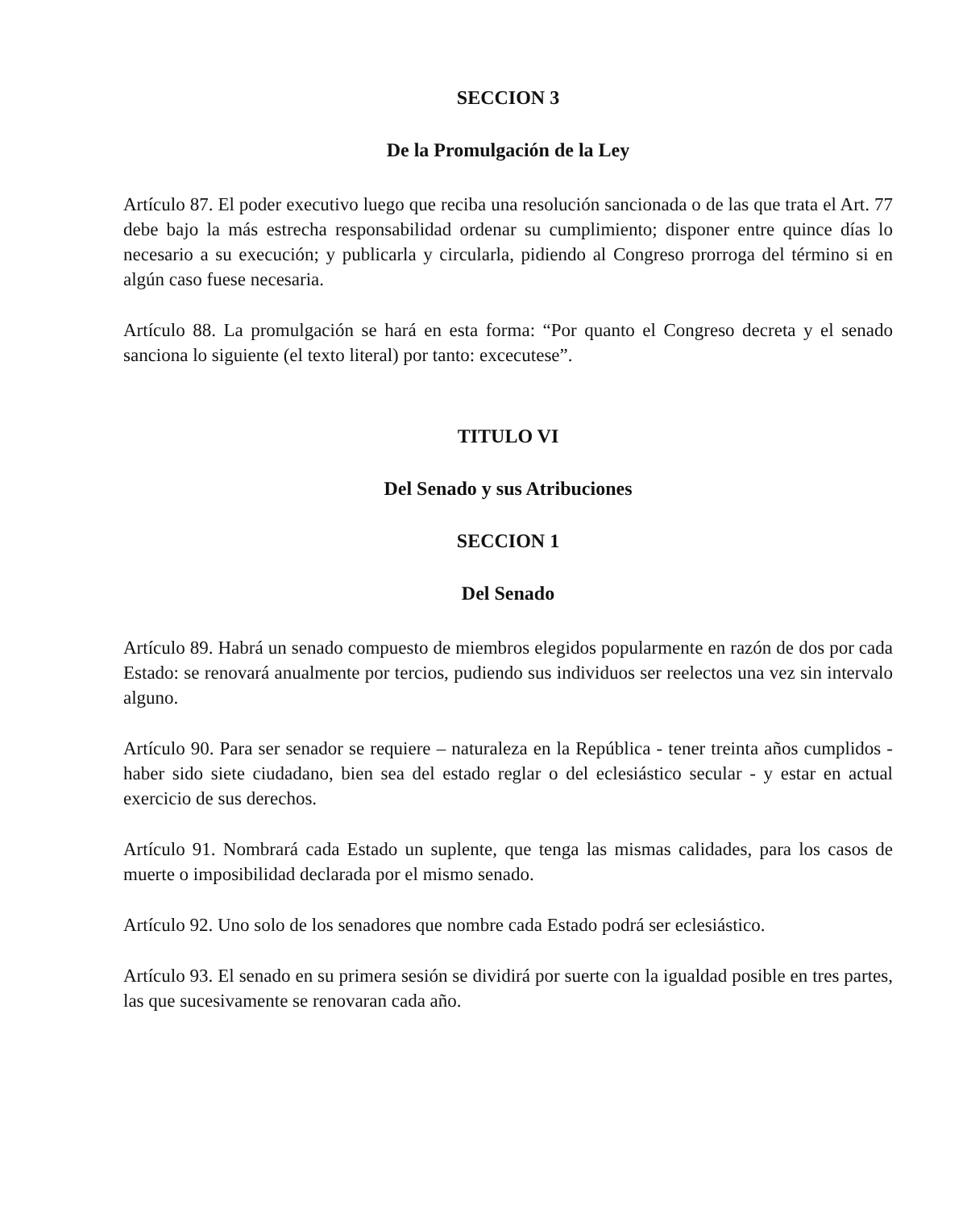SECCION 3
De la Promulgación de la Ley
Artículo 87. El poder executivo luego que reciba una resolución sancionada o de las que trata el Art. 77 debe bajo la más estrecha responsabilidad ordenar su cumplimiento; disponer entre quince días lo necesario a su execución; y publicarla y circularla, pidiendo al Congreso prorroga del término si en algún caso fuese necesaria.
Artículo 88. La promulgación se hará en esta forma: “Por quanto el Congreso decreta y el senado sanciona lo siguiente (el texto literal) por tanto: excecutese”.
TITULO VI
Del Senado y sus Atribuciones
SECCION 1
Del Senado
Artículo 89. Habrá un senado compuesto de miembros elegidos popularmente en razón de dos por cada Estado: se renovará anualmente por tercios, pudiendo sus individuos ser reelectos una vez sin intervalo alguno.
Artículo 90. Para ser senador se requiere – naturaleza en la República - tener treinta años cumplidos - haber sido siete ciudadano, bien sea del estado reglar o del eclesiástico secular - y estar en actual exercicio de sus derechos.
Artículo 91. Nombrará cada Estado un suplente, que tenga las mismas calidades, para los casos de muerte o imposibilidad declarada por el mismo senado.
Artículo 92. Uno solo de los senadores que nombre cada Estado podrá ser eclesiástico.
Artículo 93. El senado en su primera sesión se dividirá por suerte con la igualdad posible en tres partes, las que sucesivamente se renovaran cada año.